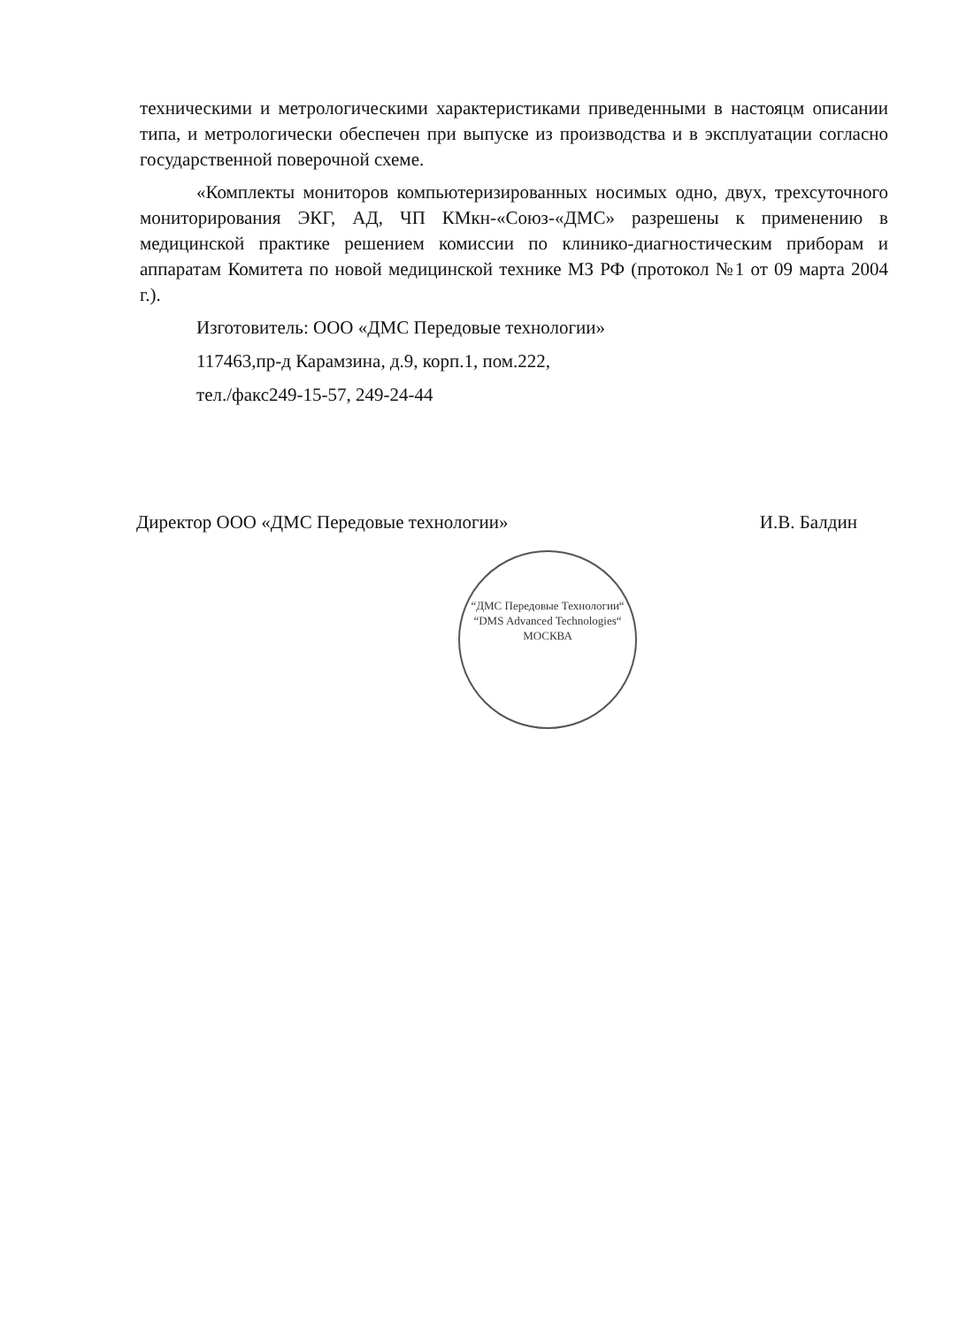техническими и метрологическими характеристиками приведенными в настояцм описании типа, и метрологически обеспечен при выпуске из производства и в эксплуатации согласно государственной поверочной схеме.
«Комплекты мониторов компьютеризированных носимых одно, двух, трехсуточного мониторирования ЭКГ, АД, ЧП КМкн-«Союз-«ДМС» разрешены к применению в медицинской практике решением комиссии по клинико-диагностическим приборам и аппаратам Комитета по новой медицинской технике МЗ РФ (протокол №1 от 09 марта 2004 г.).
Изготовитель: ООО «ДМС Передовые технологии»
117463,пр-д Карамзина, д.9, корп.1, пом.222,
тел./факс249-15-57, 249-24-44
Директор ООО «ДМС Передовые технологии» И.В. Балдин
“ДМС Передовые Технологии“
“DMS Advanced Technologies“
МОСКВА